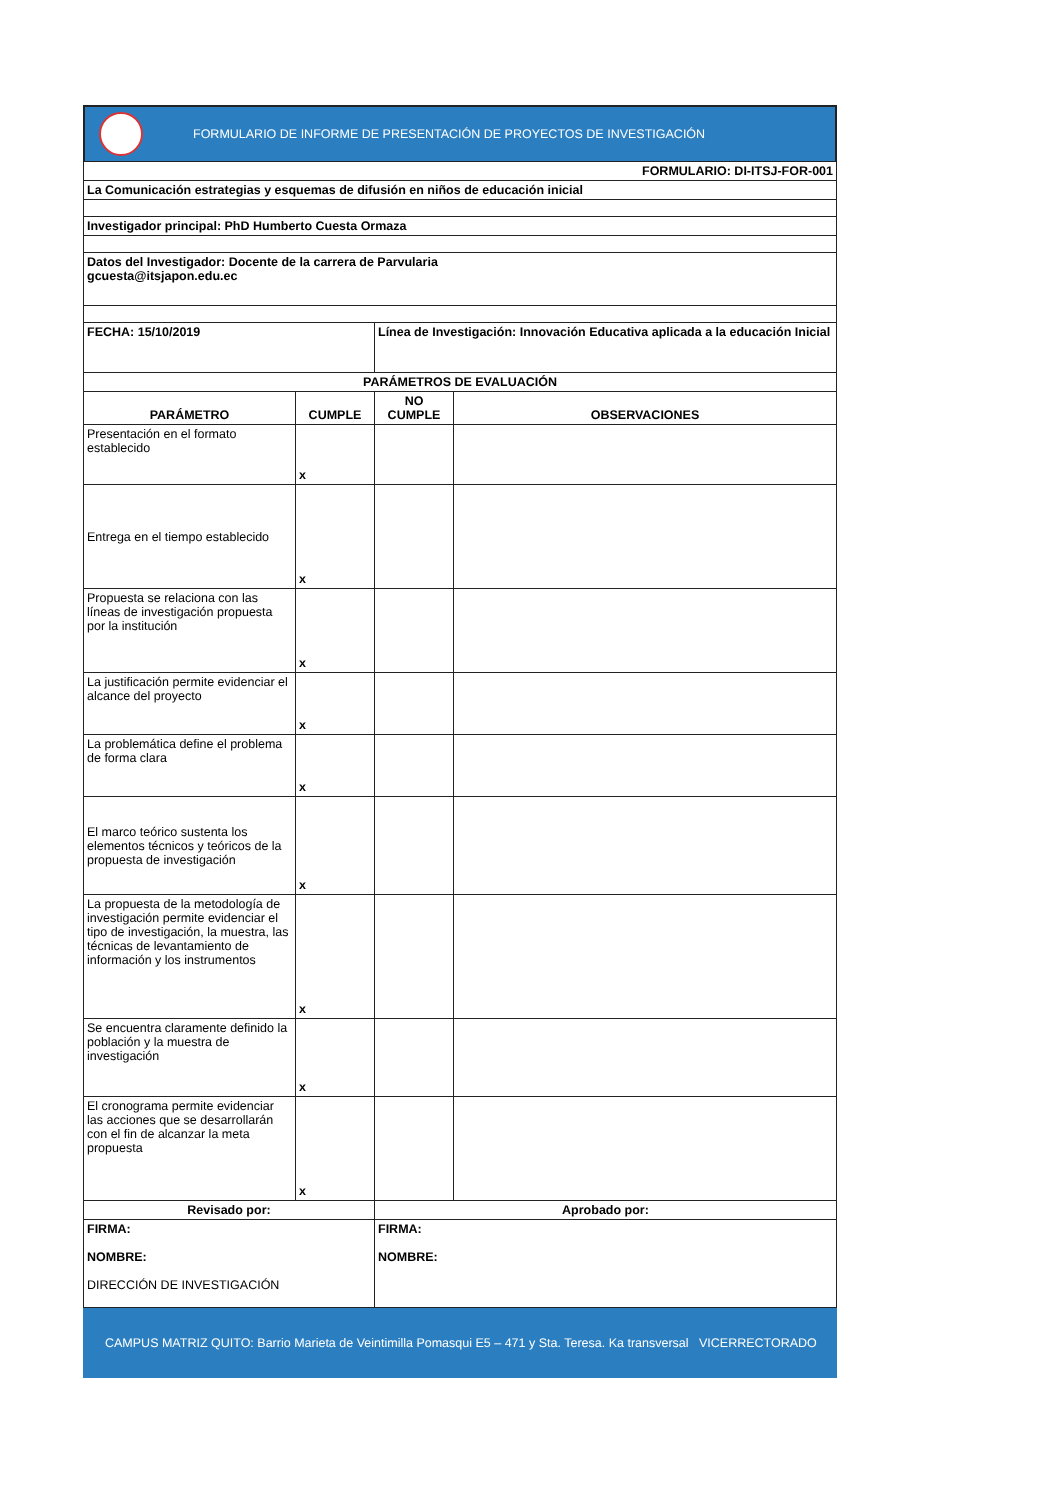FORMULARIO DE INFORME DE PRESENTACIÓN DE PROYECTOS DE INVESTIGACIÓN
| FORMULARIO: DI-ITSJ-FOR-001 | | | |
| La Comunicación estrategias y esquemas de difusión en niños de educación inicial | | | |
| Investigador principal: PhD Humberto Cuesta Ormaza | | | |
| Datos del Investigador: Docente de la carrera de Parvularia gcuesta@itsjapon.edu.ec | | | |
| FECHA: 15/10/2019 | | Línea de Investigación: Innovación Educativa aplicada a la educación Inicial | |
| PARÁMETROS DE EVALUACIÓN | | | |
| PARÁMETRO | CUMPLE | NO CUMPLE | OBSERVACIONES |
| Presentación en el formato establecido | x | | |
| Entrega en el tiempo establecido | x | | |
| Propuesta se relaciona con las líneas de investigación propuesta por la institución | x | | |
| La justificación permite evidenciar el alcance del proyecto | x | | |
| La problemática define el problema de forma clara | x | | |
| El marco teórico sustenta los elementos técnicos y teóricos de la propuesta de investigación | x | | |
| La propuesta de la metodología de investigación permite evidenciar el tipo de investigación, la muestra, las técnicas de levantamiento de información y los instrumentos | x | | |
| Se encuentra claramente definido la población y la muestra de investigación | x | | |
| El cronograma permite evidenciar las acciones que se desarrollarán con el fin de alcanzar la meta propuesta | x | | |
| Revisado por: | | Aprobado por: | |
| FIRMA: NOMBRE: DIRECCIÓN DE INVESTIGACIÓN | | FIRMA: NOMBRE: | |
CAMPUS MATRIZ QUITO: Barrio Marieta de Veintimilla Pomasqui E5 – 471 y Sta. Teresa. Ka transversal VICERRECTORADO